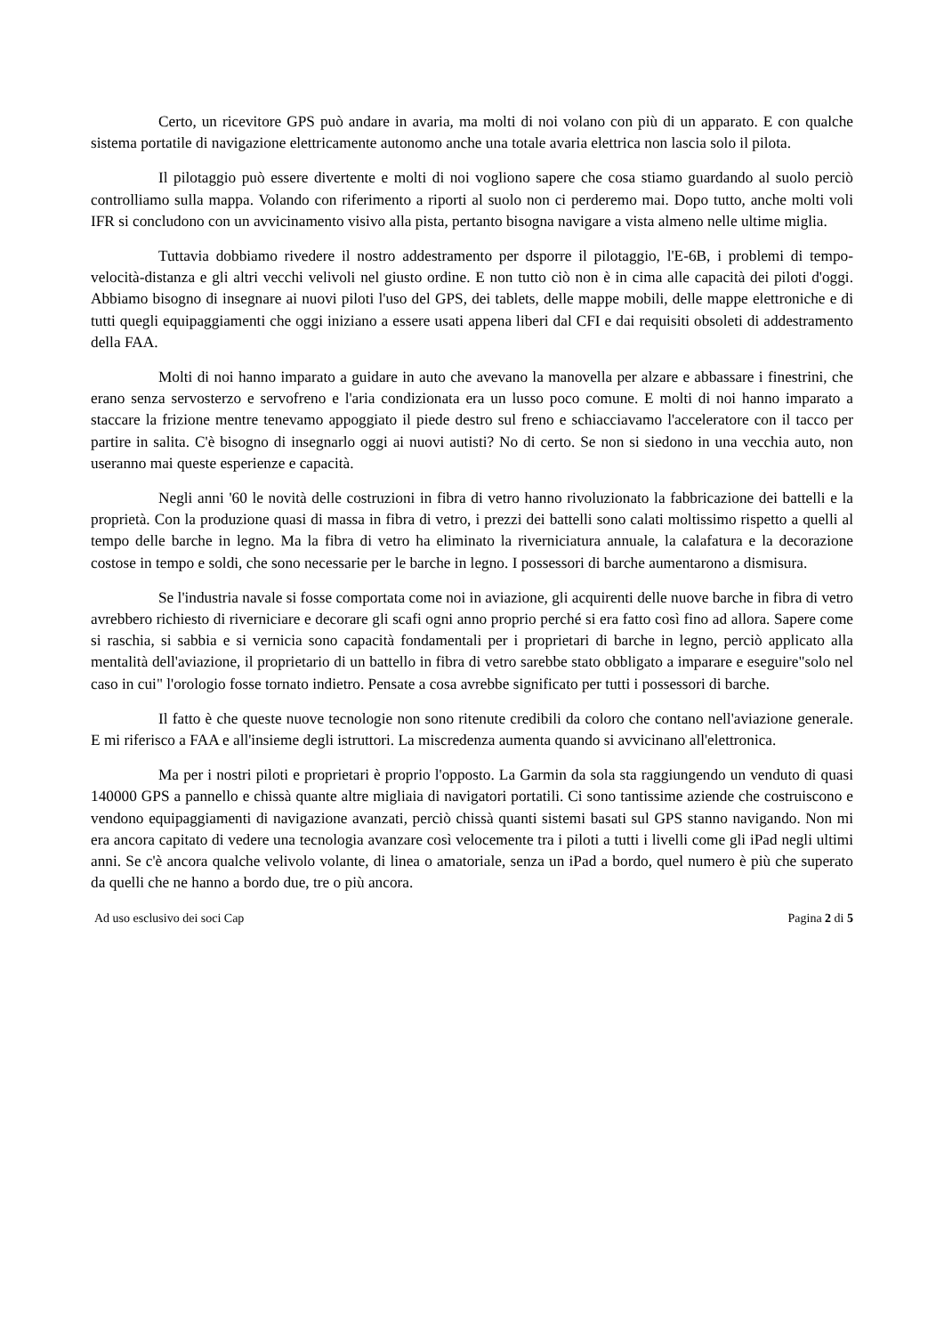Certo, un ricevitore GPS può andare in avaria, ma molti di noi volano con più di un apparato. E con qualche sistema portatile di navigazione elettricamente autonomo anche una totale avaria elettrica non lascia solo il pilota.
Il pilotaggio può essere divertente e molti di noi vogliono sapere che cosa stiamo guardando al suolo perciò controlliamo sulla mappa. Volando con riferimento a riporti al suolo non ci perderemo mai. Dopo tutto, anche molti voli IFR si concludono con un avvicinamento visivo alla pista, pertanto bisogna navigare a vista almeno nelle ultime miglia.
Tuttavia dobbiamo rivedere il nostro addestramento per dsporre il pilotaggio, l'E-6B, i problemi di tempo-velocità-distanza e gli altri vecchi velivoli nel giusto ordine. E non tutto ciò non è in cima alle capacità dei piloti d'oggi. Abbiamo bisogno di insegnare ai nuovi piloti l'uso del GPS, dei tablets, delle mappe mobili, delle mappe elettroniche e di tutti quegli equipaggiamenti che oggi iniziano a essere usati appena liberi dal CFI e dai requisiti obsoleti di addestramento della FAA.
Molti di noi hanno imparato a guidare in auto che avevano la manovella per alzare e abbassare i finestrini, che erano senza servosterzo e servofreno e l'aria condizionata era un lusso poco comune. E molti di noi hanno imparato a staccare la frizione mentre tenevamo appoggiato il piede destro sul freno e schiacciavamo l'acceleratore con il tacco per partire in salita. C'è bisogno di insegnarlo oggi ai nuovi autisti? No di certo. Se non si siedono in una vecchia auto, non useranno mai queste esperienze e capacità.
Negli anni '60 le novità delle costruzioni in fibra di vetro hanno rivoluzionato la fabbricazione dei battelli e la proprietà. Con la produzione quasi di massa in fibra di vetro, i prezzi dei battelli sono calati moltissimo rispetto a quelli al tempo delle barche in legno. Ma la fibra di vetro ha eliminato la riverniciatura annuale, la calafatura e la decorazione costose in tempo e soldi, che sono necessarie per le barche in legno. I possessori di barche aumentarono a dismisura.
Se l'industria navale si fosse comportata come noi in aviazione, gli acquirenti delle nuove barche in fibra di vetro avrebbero richiesto di riverniciare e decorare gli scafi ogni anno proprio perché si era fatto così fino ad allora. Sapere come si raschia, si sabbia e si vernicia sono capacità fondamentali per i proprietari di barche in legno, perciò applicato alla mentalità dell'aviazione, il proprietario di un battello in fibra di vetro sarebbe stato obbligato a imparare e eseguire"solo nel caso in cui" l'orologio fosse tornato indietro. Pensate a cosa avrebbe significato per tutti i possessori di barche.
Il fatto è che queste nuove tecnologie non sono ritenute credibili da coloro che contano nell'aviazione generale. E mi riferisco a FAA e all'insieme degli istruttori. La miscredenza aumenta quando si avvicinano all'elettronica.
Ma per i nostri piloti e proprietari è proprio l'opposto. La Garmin da sola sta raggiungendo un venduto di quasi 140000 GPS a pannello e chissà quante altre migliaia di navigatori portatili. Ci sono tantissime aziende che costruiscono e vendono equipaggiamenti di navigazione avanzati, perciò chissà quanti sistemi basati sul GPS stanno navigando. Non mi era ancora capitato di vedere una tecnologia avanzare così velocemente tra i piloti a tutti i livelli come gli iPad negli ultimi anni. Se c'è ancora qualche velivolo volante, di linea o amatoriale, senza un iPad a bordo, quel numero è più che superato da quelli che ne hanno a bordo due, tre o più ancora.
Ad uso esclusivo dei soci Cap Pagina 2 di 5